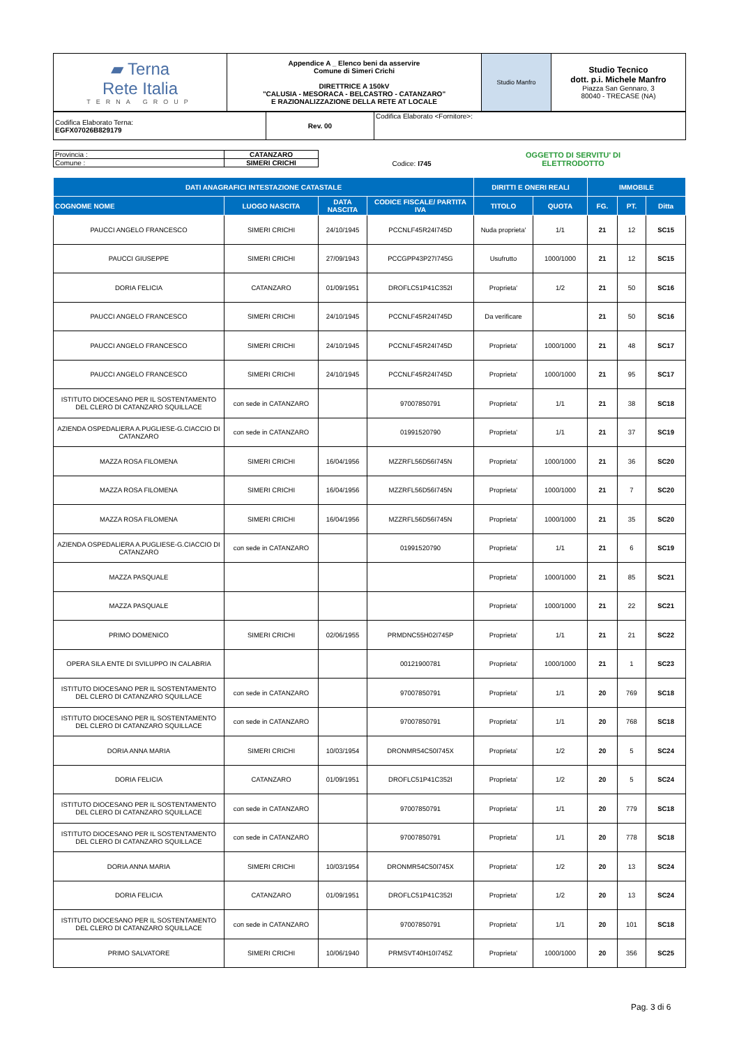| ▰ Terna Rete Italia TERNA GROUP | Appendice A _ Elenco beni da asservire Comune di Simeri Crichi DIRETTRICE A 150kV "CALUSIA - MESORACA - BELCASTRO - CATANZARO" E RAZIONALIZZAZIONE DELLA RETE AT LOCALE | Studio Manfro | Studio Tecnico dott. p.i. Michele Manfro Piazza San Gennaro, 3 80040 - TRECASE (NA) |
| Codifica Elaborato Terna: EGFX07026B829179 | Rev. 00 | Codifica Elaborato <Fornitore>: |
| Provincia : | CATANZARO | | Codice: I745 | OGGETTO DI SERVITU' DI ELETTRODOTTO |
| Comune : | SIMERI CRICHI | | | |
| DATI ANAGRAFICI INTESTAZIONE CATASTALE | | | | DIRITTI E ONERI REALI | | IMMOBILE | | |
| --- | --- | --- | --- | --- | --- | --- | --- | --- |
| COGNOME NOME | LUOGO NASCITA | DATA NASCITA | CODICE FISCALE/ PARTITA IVA | TITOLO | QUOTA | FG. | PT. | Ditta |
| PAUCCI ANGELO FRANCESCO | SIMERI CRICHI | 24/10/1945 | PCCNLF45R24I745D | Nuda proprieta' | 1/1 | 21 | 12 | SC15 |
| PAUCCI GIUSEPPE | SIMERI CRICHI | 27/09/1943 | PCCGPP43P27I745G | Usufrutto | 1000/1000 | 21 | 12 | SC15 |
| DORIA FELICIA | CATANZARO | 01/09/1951 | DROFLC51P41C352I | Proprieta' | 1/2 | 21 | 50 | SC16 |
| PAUCCI ANGELO FRANCESCO | SIMERI CRICHI | 24/10/1945 | PCCNLF45R24I745D | Da verificare | | 21 | 50 | SC16 |
| PAUCCI ANGELO FRANCESCO | SIMERI CRICHI | 24/10/1945 | PCCNLF45R24I745D | Proprieta' | 1000/1000 | 21 | 48 | SC17 |
| PAUCCI ANGELO FRANCESCO | SIMERI CRICHI | 24/10/1945 | PCCNLF45R24I745D | Proprieta' | 1000/1000 | 21 | 95 | SC17 |
| ISTITUTO DIOCESANO PER IL SOSTENTAMENTO DEL CLERO DI CATANZARO SQUILLACE | con sede in CATANZARO | | 97007850791 | Proprieta' | 1/1 | 21 | 38 | SC18 |
| AZIENDA OSPEDALIERA A.PUGLIESE-G.CIACCIO DI CATANZARO | con sede in CATANZARO | | 01991520790 | Proprieta' | 1/1 | 21 | 37 | SC19 |
| MAZZA ROSA FILOMENA | SIMERI CRICHI | 16/04/1956 | MZZRFL56D56I745N | Proprieta' | 1000/1000 | 21 | 36 | SC20 |
| MAZZA ROSA FILOMENA | SIMERI CRICHI | 16/04/1956 | MZZRFL56D56I745N | Proprieta' | 1000/1000 | 21 | 7 | SC20 |
| MAZZA ROSA FILOMENA | SIMERI CRICHI | 16/04/1956 | MZZRFL56D56I745N | Proprieta' | 1000/1000 | 21 | 35 | SC20 |
| AZIENDA OSPEDALIERA A.PUGLIESE-G.CIACCIO DI CATANZARO | con sede in CATANZARO | | 01991520790 | Proprieta' | 1/1 | 21 | 6 | SC19 |
| MAZZA PASQUALE | | | | Proprieta' | 1000/1000 | 21 | 85 | SC21 |
| MAZZA PASQUALE | | | | Proprieta' | 1000/1000 | 21 | 22 | SC21 |
| PRIMO DOMENICO | SIMERI CRICHI | 02/06/1955 | PRMDNC55H02I745P | Proprieta' | 1/1 | 21 | 21 | SC22 |
| OPERA SILA ENTE DI SVILUPPO IN CALABRIA | | | 00121900781 | Proprieta' | 1000/1000 | 21 | 1 | SC23 |
| ISTITUTO DIOCESANO PER IL SOSTENTAMENTO DEL CLERO DI CATANZARO SQUILLACE | con sede in CATANZARO | | 97007850791 | Proprieta' | 1/1 | 20 | 769 | SC18 |
| ISTITUTO DIOCESANO PER IL SOSTENTAMENTO DEL CLERO DI CATANZARO SQUILLACE | con sede in CATANZARO | | 97007850791 | Proprieta' | 1/1 | 20 | 768 | SC18 |
| DORIA ANNA MARIA | SIMERI CRICHI | 10/03/1954 | DRONMR54C50I745X | Proprieta' | 1/2 | 20 | 5 | SC24 |
| DORIA FELICIA | CATANZARO | 01/09/1951 | DROFLC51P41C352I | Proprieta' | 1/2 | 20 | 5 | SC24 |
| ISTITUTO DIOCESANO PER IL SOSTENTAMENTO DEL CLERO DI CATANZARO SQUILLACE | con sede in CATANZARO | | 97007850791 | Proprieta' | 1/1 | 20 | 779 | SC18 |
| ISTITUTO DIOCESANO PER IL SOSTENTAMENTO DEL CLERO DI CATANZARO SQUILLACE | con sede in CATANZARO | | 97007850791 | Proprieta' | 1/1 | 20 | 778 | SC18 |
| DORIA ANNA MARIA | SIMERI CRICHI | 10/03/1954 | DRONMR54C50I745X | Proprieta' | 1/2 | 20 | 13 | SC24 |
| DORIA FELICIA | CATANZARO | 01/09/1951 | DROFLC51P41C352I | Proprieta' | 1/2 | 20 | 13 | SC24 |
| ISTITUTO DIOCESANO PER IL SOSTENTAMENTO DEL CLERO DI CATANZARO SQUILLACE | con sede in CATANZARO | | 97007850791 | Proprieta' | 1/1 | 20 | 101 | SC18 |
| PRIMO SALVATORE | SIMERI CRICHI | 10/06/1940 | PRMSVT40H10I745Z | Proprieta' | 1000/1000 | 20 | 356 | SC25 |
Pag. 3 di 6